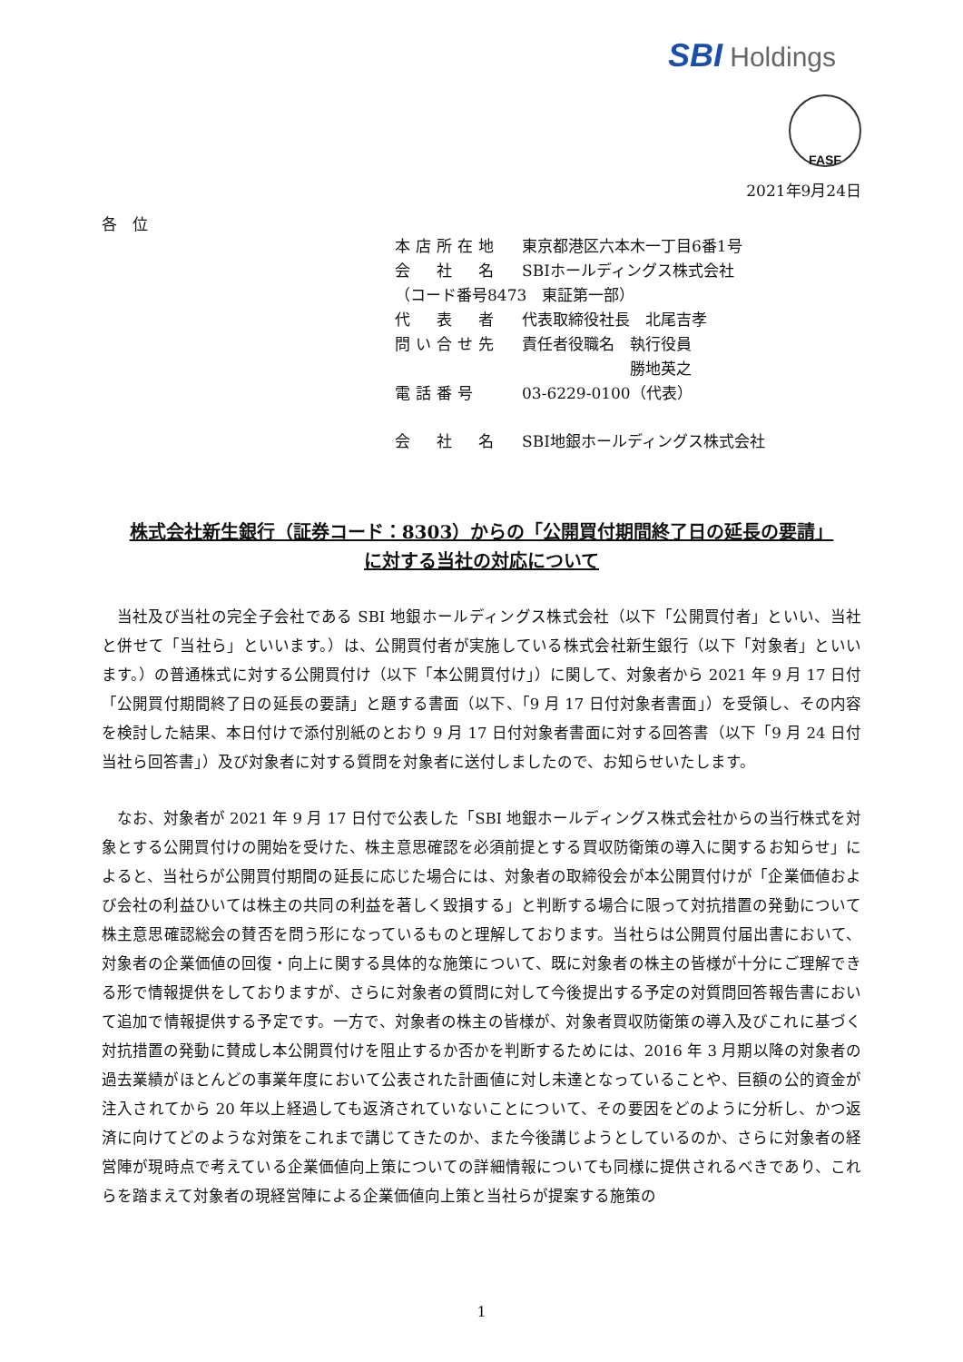SBI Holdings
FASF
2021年9月24日
各　位
本店所在地 東京都港区六本木一丁目6番1号
会　社　名 SBIホールディングス株式会社
（コード番号8473　東証第一部）
代　表　者 代表取締役社長　北尾吉孝
問い合せ先 責任者役職名　執行役員
　　　　　　　勝地英之
電話番号 03-6229-0100（代表）
会　社　名 SBI地銀ホールディングス株式会社
株式会社新生銀行（証券コード：8303）からの「公開買付期間終了日の延長の要請」
に対する当社の対応について
当社及び当社の完全子会社である SBI 地銀ホールディングス株式会社（以下「公開買付者」といい、当社と併せて「当社ら」といいます。）は、公開買付者が実施している株式会社新生銀行（以下「対象者」といいます。）の普通株式に対する公開買付け（以下「本公開買付け」）に関して、対象者から 2021 年 9 月 17 日付「公開買付期間終了日の延長の要請」と題する書面（以下、「9 月 17 日付対象者書面」）を受領し、その内容を検討した結果、本日付けで添付別紙のとおり 9 月 17 日付対象者書面に対する回答書（以下「9 月 24 日付当社ら回答書」）及び対象者に対する質問を対象者に送付しましたので、お知らせいたします。
なお、対象者が 2021 年 9 月 17 日付で公表した「SBI 地銀ホールディングス株式会社からの当行株式を対象とする公開買付けの開始を受けた、株主意思確認を必須前提とする買収防衛策の導入に関するお知らせ」によると、当社らが公開買付期間の延長に応じた場合には、対象者の取締役会が本公開買付けが「企業価値および会社の利益ひいては株主の共同の利益を著しく毀損する」と判断する場合に限って対抗措置の発動について株主意思確認総会の賛否を問う形になっているものと理解しております。当社らは公開買付届出書において、対象者の企業価値の回復・向上に関する具体的な施策について、既に対象者の株主の皆様が十分にご理解できる形で情報提供をしておりますが、さらに対象者の質問に対して今後提出する予定の対質問回答報告書において追加で情報提供する予定です。一方で、対象者の株主の皆様が、対象者買収防衛策の導入及びこれに基づく対抗措置の発動に賛成し本公開買付けを阻止するか否かを判断するためには、2016 年 3 月期以降の対象者の過去業績がほとんどの事業年度において公表された計画値に対し未達となっていることや、巨額の公的資金が注入されてから 20 年以上経過しても返済されていないことについて、その要因をどのように分析し、かつ返済に向けてどのような対策をこれまで講じてきたのか、また今後講じようとしているのか、さらに対象者の経営陣が現時点で考えている企業価値向上策についての詳細情報についても同様に提供されるべきであり、これらを踏まえて対象者の現経営陣による企業価値向上策と当社らが提案する施策の
1